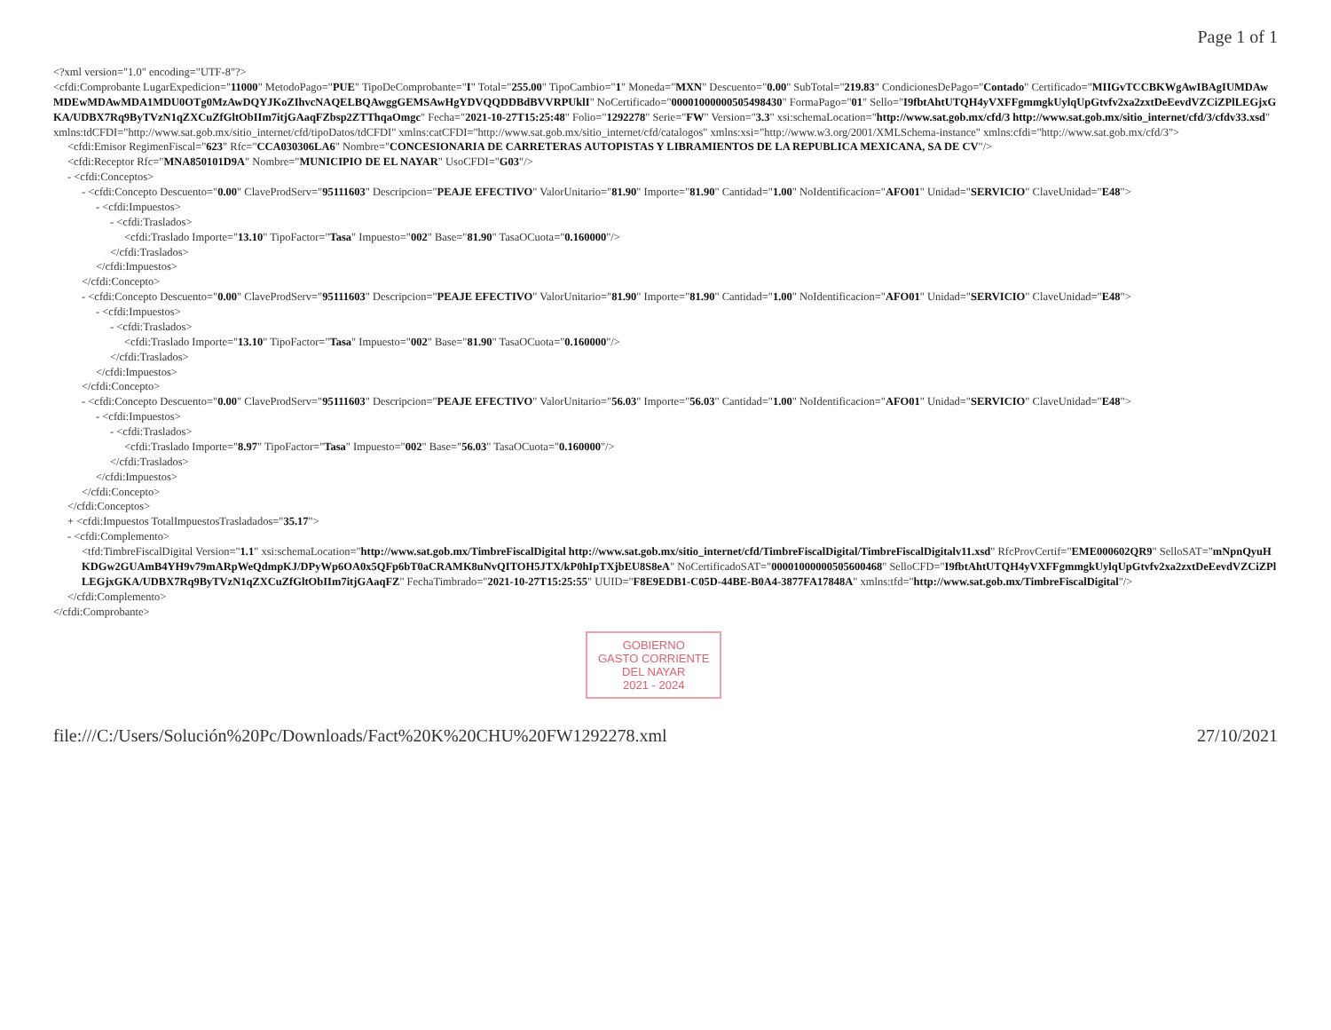Page 1 of 1
<?xml version="1.0" encoding="UTF-8"?>
<cfdi:Comprobante LugarExpedicion="11000" MetodoPago="PUE" TipoDeComprobante="I" Total="255.00" TipoCambio="1" Moneda="MXN" Descuento="0.00" SubTotal="219.83" CondicionesDePago="Contado" Certificado="MIIGvTCCBKWgAwIBAgIUMDAwMDEwMDAwMDA1MDU0OTg0MzAwDQYJKoZIhvcNAQELBQAwggGEMSAwHgYDVQQDDBdBVVRPUklI" NoCertificado="00001000000505498430" FormaPago="01" Sello="I9fbtAhtUTQH4yVXFFgmmgkUylqUpGtvfv2xa2zxtDeEevdVZCiZPlLEGjxGKA/UDBX7Rq9ByTVzN1qZXCuZfGltObIIm7itjGAaqFZbsp2ZTThqaOmgc" Fecha="2021-10-27T15:25:48" Folio="1292278" Serie="FW" Version="3.3" xsi:schemaLocation="http://www.sat.gob.mx/cfd/3 http://www.sat.gob.mx/sitio_internet/cfd/3/cfdv33.xsd" xmlns:tdCFDI="http://www.sat.gob.mx/sitio_internet/cfd/tipoDatos/tdCFDI" xmlns:catCFDI="http://www.sat.gob.mx/sitio_internet/cfd/catalogos" xmlns:xsi="http://www.w3.org/2001/XMLSchema-instance" xmlns:cfdi="http://www.sat.gob.mx/cfd/3">
<cfdi:Emisor RegimenFiscal="623" Rfc="CCA030306LA6" Nombre="CONCESIONARIA DE CARRETERAS AUTOPISTAS Y LIBRAMIENTOS DE LA REPUBLICA MEXICANA, SA DE CV"/>
<cfdi:Receptor Rfc="MNA850101D9A" Nombre="MUNICIPIO DE EL NAYAR" UsoCFDI="G03"/>
- <cfdi:Conceptos>
- <cfdi:Concepto Descuento="0.00" ClaveProdServ="95111603" Descripcion="PEAJE EFECTIVO" ValorUnitario="81.90" Importe="81.90" Cantidad="1.00" NoIdentificacion="AFO01" Unidad="SERVICIO" ClaveUnidad="E48">
- <cfdi:Impuestos>
- <cfdi:Traslados>
<cfdi:Traslado Importe="13.10" TipoFactor="Tasa" Impuesto="002" Base="81.90" TasaOCuota="0.160000"/>
</cfdi:Traslados>
</cfdi:Impuestos>
</cfdi:Concepto>
- <cfdi:Concepto Descuento="0.00" ClaveProdServ="95111603" Descripcion="PEAJE EFECTIVO" ValorUnitario="81.90" Importe="81.90" Cantidad="1.00" NoIdentificacion="AFO01" Unidad="SERVICIO" ClaveUnidad="E48">
- <cfdi:Impuestos>
- <cfdi:Traslados>
<cfdi:Traslado Importe="13.10" TipoFactor="Tasa" Impuesto="002" Base="81.90" TasaOCuota="0.160000"/>
</cfdi:Traslados>
</cfdi:Impuestos>
</cfdi:Concepto>
- <cfdi:Concepto Descuento="0.00" ClaveProdServ="95111603" Descripcion="PEAJE EFECTIVO" ValorUnitario="56.03" Importe="56.03" Cantidad="1.00" NoIdentificacion="AFO01" Unidad="SERVICIO" ClaveUnidad="E48">
- <cfdi:Impuestos>
- <cfdi:Traslados>
<cfdi:Traslado Importe="8.97" TipoFactor="Tasa" Impuesto="002" Base="56.03" TasaOCuota="0.160000"/>
</cfdi:Traslados>
</cfdi:Impuestos>
</cfdi:Concepto>
</cfdi:Conceptos>
+ <cfdi:Impuestos TotalImpuestosTrasladados="35.17">
- <cfdi:Complemento>
<tfd:TimbreFiscalDigital Version="1.1" xsi:schemaLocation="http://www.sat.gob.mx/TimbreFiscalDigital http://www.sat.gob.mx/sitio_internet/cfd/TimbreFiscalDigital/TimbreFiscalDigitalv11.xsd" RfcProvCertif="EME000602QR9" SelloSAT="mNpnQyuHKDGw2GUAmB4YH9v79mARpWeQdmpKJ/DPyWp6OA0x5QFp6bT0aCRAMK8uNvQITOH5JTX/kP0hIpTXjbEU8S8eA" NoCertificadoSAT="00001000000505600468" SelloCFD="I9fbtAhtUTQH4yVXFFgmmgkUylqUpGtvfv2xa2zxtDeEevdVZCiZPlLEGjxGKA/UDBX7Rq9ByTVzN1qZXCuZfGltObIIm7itjGAaqFZ" FechaTimbrado="2021-10-27T15:25:55" UUID="F8E9EDB1-C05D-44BE-B0A4-3877FA17848A" xmlns:tfd="http://www.sat.gob.mx/TimbreFiscalDigital"/>
</cfdi:Complemento>
</cfdi:Comprobante>
GOBIERNO
GASTO CORRIENTE
DEL NAYAR
2021 - 2024
file:///C:/Users/Solución%20Pc/Downloads/Fact%20K%20CHU%20FW1292278.xml 27/10/2021